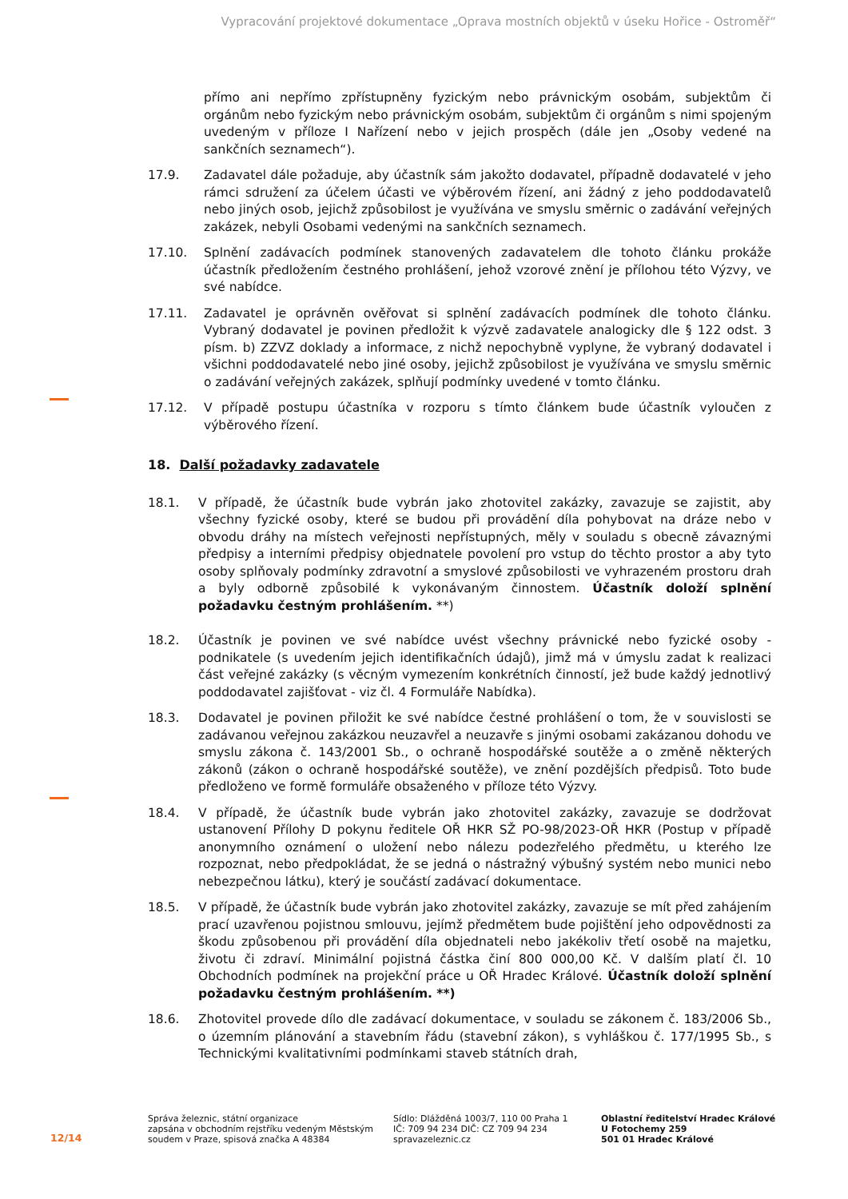Vypracování projektové dokumentace „Oprava mostních objektů v úseku Hořice - Ostroměř“
přímo ani nepřímo zpřístupněny fyzickým nebo právnickým osobám, subjektům či orgánům nebo fyzickým nebo právnickým osobám, subjektům či orgánům s nimi spojeným uvedeným v příloze I Nařízení nebo v jejich prospěch (dále jen „Osoby vedené na sankčních seznamech“).
17.9. Zadavatel dále požaduje, aby účastník sám jakožto dodavatel, případně dodavatelé v jeho rámci sdružení za účelem účasti ve výběrovém řízení, ani žádný z jeho poddodavatelů nebo jiných osob, jejichž způsobilost je využívána ve smyslu směrnic o zadávání veřejných zakázek, nebyli Osobami vedenými na sankčních seznamech.
17.10. Splnění zadávacích podmínek stanovených zadavatelem dle tohoto článku prokáže účastník předložením čestného prohlášení, jehož vzorové znění je přílohou této Výzvy, ve své nabídce.
17.11. Zadavatel je oprávněn ověřovat si splnění zadávacích podmínek dle tohoto článku. Vybraný dodavatel je povinen předložit k výzvě zadavatele analogicky dle § 122 odst. 3 písm. b) ZZVZ doklady a informace, z nichž nepochybně vyplyne, že vybraný dodavatel i všichni poddodavatelé nebo jiné osoby, jejichž způsobilost je využívána ve smyslu směrnic o zadávání veřejných zakázek, splňují podmínky uvedené v tomto článku.
17.12. V případě postupu účastníka v rozporu s tímto článkem bude účastník vyloučen z výběrového řízení.
18. Další požadavky zadavatele
18.1. V případě, že účastník bude vybrán jako zhotovitel zakázky, zavazuje se zajistit, aby všechny fyzické osoby, které se budou při provádění díla pohybovat na dráze nebo v obvodu dráhy na místech veřejnosti nepřístupných, měly v souladu s obecně závaznými předpisy a interními předpisy objednatele povolení pro vstup do těchto prostor a aby tyto osoby splňovaly podmínky zdravotní a smyslové způsobilosti ve vyhrazeném prostoru drah a byly odborně způsobilé k vykonávaným činnostem. Účastník doloží splnění požadavku čestným prohlášením. **)
18.2. Účastník je povinen ve své nabídce uvést všechny právnické nebo fyzické osoby - podnikatele (s uvedením jejich identifikačních údajů), jimž má v úmyslu zadat k realizaci část veřejné zakázky (s věcným vymezením konkrétních činností, jež bude každý jednotlivý poddodavatel zajišťovat - viz čl. 4 Formuláře Nabídka).
18.3. Dodavatel je povinen přiložit ke své nabídce čestné prohlášení o tom, že v souvislosti se zadávanou veřejnou zakázkou neuzavřel a neuzavře s jinými osobami zakázanou dohodu ve smyslu zákona č. 143/2001 Sb., o ochraně hospodářské soutěže a o změně některých zákonů (zákon o ochraně hospodářské soutěže), ve znění pozdějších předpisů. Toto bude předloženo ve formě formuláře obsaženého v příloze této Výzvy.
18.4. V případě, že účastník bude vybrán jako zhotovitel zakázky, zavazuje se dodržovat ustanovení Přílohy D pokynu ředitele OŘ HKR SŽ PO-98/2023-OŘ HKR (Postup v případě anonymního oznámení o uložení nebo nálezu podezřelého předmětu, u kterého lze rozpoznat, nebo předpokládat, že se jedná o nástražný výbušný systém nebo munici nebo nebezpečnou látku), který je součástí zadávací dokumentace.
18.5. V případě, že účastník bude vybrán jako zhotovitel zakázky, zavazuje se mít před zahájením prací uzavřenou pojistnou smlouvu, jejímž předmětem bude pojištění jeho odpovědnosti za škodu způsobenou při provádění díla objednateli nebo jakékoliv třetí osobě na majetku, životu či zdraví. Minimální pojistná částka činí 800 000,00 Kč. V dalším platí čl. 10 Obchodních podmínek na projekční práce u OŘ Hradec Králové. Účastník doloží splnění požadavku čestným prohlášením. **)
18.6. Zhotovitel provede dílo dle zadávací dokumentace, v souladu se zákonem č. 183/2006 Sb., o územním plánování a stavebním řádu (stavební zákon), s vyhláškou č. 177/1995 Sb., s Technickými kvalitativními podmínkami staveb státních drah,
12/14
Správa železnic, státní organizace
zapsána v obchodním rejstříku vedeným Městským soudem v Praze, spisová značka A 48384
Sídlo: Dlážděná 1003/7, 110 00 Praha 1
IČ: 709 94 234 DIČ: CZ 709 94 234
spravazeleznic.cz
Oblastní ředitelství Hradec Králové
U Fotochemy 259
501 01 Hradec Králové